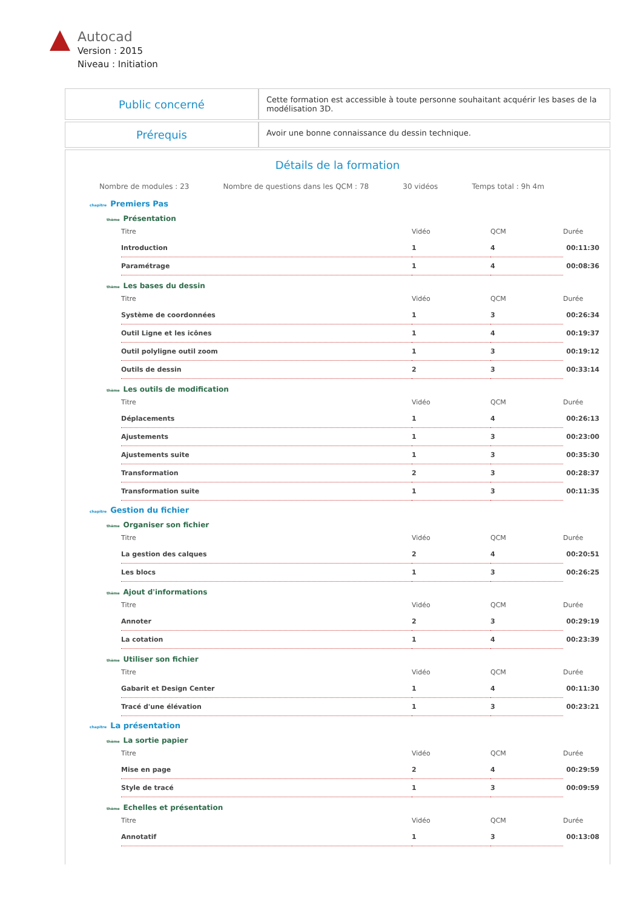Autocad
Version : 2015
Niveau : Initiation
| Public concerné | Cette formation est accessible à toute personne souhaitant acquérir les bases de la modélisation 3D. |
| Prérequis | Avoir une bonne connaissance du dessin technique. |
Détails de la formation
Nombre de modules : 23 Nombre de questions dans les QCM : 78 30 vidéos Temps total : 9h 4m
chapitre Premiers Pas
thème Présentation
| Titre | Vidéo | QCM | Durée |
| --- | --- | --- | --- |
| Introduction | 1 | 4 | 00:11:30 |
| Paramétrage | 1 | 4 | 00:08:36 |
thème Les bases du dessin
| Titre | Vidéo | QCM | Durée |
| --- | --- | --- | --- |
| Système de coordonnées | 1 | 3 | 00:26:34 |
| Outil Ligne et les icônes | 1 | 4 | 00:19:37 |
| Outil polyligne outil zoom | 1 | 3 | 00:19:12 |
| Outils de dessin | 2 | 3 | 00:33:14 |
thème Les outils de modification
| Titre | Vidéo | QCM | Durée |
| --- | --- | --- | --- |
| Déplacements | 1 | 4 | 00:26:13 |
| Ajustements | 1 | 3 | 00:23:00 |
| Ajustements suite | 1 | 3 | 00:35:30 |
| Transformation | 2 | 3 | 00:28:37 |
| Transformation suite | 1 | 3 | 00:11:35 |
chapitre Gestion du fichier
thème Organiser son fichier
| Titre | Vidéo | QCM | Durée |
| --- | --- | --- | --- |
| La gestion des calques | 2 | 4 | 00:20:51 |
| Les blocs | 1 | 3 | 00:26:25 |
thème Ajout d'informations
| Titre | Vidéo | QCM | Durée |
| --- | --- | --- | --- |
| Annoter | 2 | 3 | 00:29:19 |
| La cotation | 1 | 4 | 00:23:39 |
thème Utiliser son fichier
| Titre | Vidéo | QCM | Durée |
| --- | --- | --- | --- |
| Gabarit et Design Center | 1 | 4 | 00:11:30 |
| Tracé d'une élévation | 1 | 3 | 00:23:21 |
chapitre La présentation
thème La sortie papier
| Titre | Vidéo | QCM | Durée |
| --- | --- | --- | --- |
| Mise en page | 2 | 4 | 00:29:59 |
| Style de tracé | 1 | 3 | 00:09:59 |
thème Echelles et présentation
| Titre | Vidéo | QCM | Durée |
| --- | --- | --- | --- |
| Annotatif | 1 | 3 | 00:13:08 |